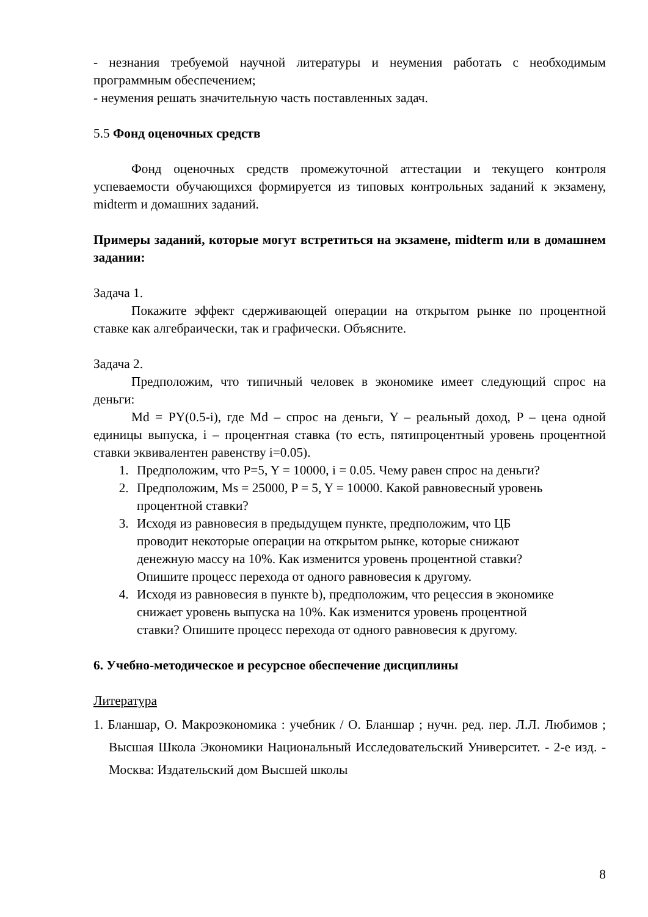- незнания требуемой научной литературы и неумения работать с необходимым программным обеспечением;
- неумения решать значительную часть поставленных задач.
5.5 Фонд оценочных средств
Фонд оценочных средств промежуточной аттестации и текущего контроля успеваемости обучающихся формируется из типовых контрольных заданий к экзамену, midterm и домашних заданий.
Примеры заданий, которые могут встретиться на экзамене, midterm или в домашнем задании:
Задача 1.
Покажите эффект сдерживающей операции на открытом рынке по процентной ставке как алгебраически, так и графически. Объясните.
Задача 2.
Предположим, что типичный человек в экономике имеет следующий спрос на деньги:
Md = PY(0.5-i), где Md – спрос на деньги, Y – реальный доход, P – цена одной единицы выпуска, i – процентная ставка (то есть, пятипроцентный уровень процентной ставки эквивалентен равенству i=0.05).
1. Предположим, что P=5, Y = 10000, i = 0.05. Чему равен спрос на деньги?
2. Предположим, Ms = 25000, P = 5, Y = 10000. Какой равновесный уровень процентной ставки?
3. Исходя из равновесия в предыдущем пункте, предположим, что ЦБ проводит некоторые операции на открытом рынке, которые снижают денежную массу на 10%. Как изменится уровень процентной ставки? Опишите процесс перехода от одного равновесия к другому.
4. Исходя из равновесия в пункте b), предположим, что рецессия в экономике снижает уровень выпуска на 10%. Как изменится уровень процентной ставки? Опишите процесс перехода от одного равновесия к другому.
6. Учебно-методическое и ресурсное обеспечение дисциплины
Литература
1. Бланшар, О. Макроэкономика : учебник / О. Бланшар ; нучн. ред. пер. Л.Л. Любимов ; Высшая Школа Экономики Национальный Исследовательский Университет. - 2-е изд. - Москва: Издательский дом Высшей школы
8